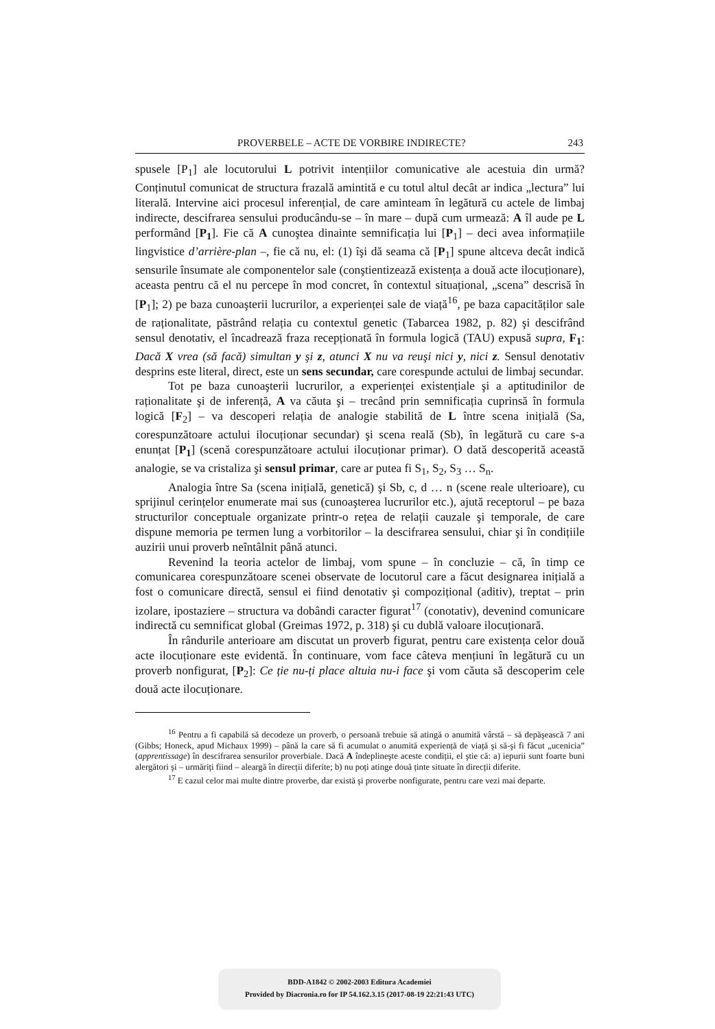PROVERBELE – ACTE DE VORBIRE INDIRECTE? 243
spusele [P<sub>1</sub>] ale locutorului L potrivit intențiilor comunicative ale acestuia din urmă? Conținutul comunicat de structura frazală amintită e cu totul altul decât ar indica „lectura” lui literală. Intervine aici procesul inferențial, de care aminteam în legătură cu actele de limbaj indirecte, descifrarea sensului producându-se – în mare – după cum urmează: A îl aude pe L performând [P<sub>1</sub>]. Fie că A cunoştea dinainte semnificația lui [P<sub>1</sub>] – deci avea informațiile lingvistice d’arrière-plan –, fie că nu, el: (1) îşi dă seama că [P<sub>1</sub>] spune altceva decât indică sensurile însumate ale componentelor sale (conştientizează existența a două acte ilocuționare), aceasta pentru că el nu percepe în mod concret, în contextul situațional, „scena” descrisă în [P<sub>1</sub>]; 2) pe baza cunoaşterii lucrurilor, a experienței sale de viață<sup>16</sup>, pe baza capacităților sale de raționalitate, păstrând relația cu contextul genetic (Tabarcea 1982, p. 82) şi descifrând sensul denotativ, el încadrează fraza recepționată în formula logică (TAU) expusă supra, F<sub>1</sub>: Dacă X vrea (să facă) simultan y şi z, atunci X nu va reuşi nici y, nici z. Sensul denotativ desprins este literal, direct, este un sens secundar, care corespunde actului de limbaj secundar.
Tot pe baza cunoaşterii lucrurilor, a experienței existențiale şi a aptitudinilor de raționalitate şi de inferență, A va căuta şi – trecând prin semnificația cuprinsă în formula logică [F<sub>2</sub>] – va descoperi relația de analogie stabilită de L între scena inițială (Sa, corespunzătoare actului ilocuționar secundar) şi scena reală (Sb), în legătură cu care s-a enunțat [P<sub>1</sub>] (scenă corespunzătoare actului ilocuționar primar). O dată descoperită această analogie, se va cristaliza şi sensul primar, care ar putea fi S<sub>1</sub>, S<sub>2</sub>, S<sub>3</sub> … S<sub>n</sub>.
Analogia între Sa (scena inițială, genetică) şi Sb, c, d … n (scene reale ulterioare), cu sprijinul cerințelor enumerate mai sus (cunoaşterea lucrurilor etc.), ajută receptorul – pe baza structurilor conceptuale organizate printr-o rețea de relații cauzale şi temporale, de care dispune memoria pe termen lung a vorbitorilor – la descifrarea sensului, chiar şi în condițiile auzirii unui proverb neîntâlnit până atunci.
Revenind la teoria actelor de limbaj, vom spune – în concluzie – că, în timp ce comunicarea corespunzătoare scenei observate de locutorul care a făcut designarea inițială a fost o comunicare directă, sensul ei fiind denotativ şi compozițional (aditiv), treptat – prin izolare, ipostaziere – structura va dobândi caracter figurat<sup>17</sup> (conotativ), devenind comunicare indirectă cu semnificat global (Greimas 1972, p. 318) şi cu dublă valoare ilocuționară.
În rândurile anterioare am discutat un proverb figurat, pentru care existența celor două acte ilocuționare este evidentă. În continuare, vom face câteva mențiuni în legătură cu un proverb nonfigurat, [P<sub>2</sub>]: Ce ție nu-ți place altuia nu-i face şi vom căuta să descoperim cele două acte ilocuționare.
<sup>16</sup> Pentru a fi capabilă să decodeze un proverb, o persoană trebuie să atingă o anumită vârstă – să depăşească 7 ani (Gibbs; Honeck, apud Michaux 1999) – până la care să fi acumulat o anumită experiență de viață şi să-şi fi făcut „ucenicia” (apprentissage) în descifrarea sensurilor proverbiale. Dacă A îndeplineşte aceste condiții, el ştie că: a) iepurii sunt foarte buni alergători şi – urmăriți fiind – aleargă în direcții diferite; b) nu poți atinge două ținte situate în direcții diferite.
<sup>17</sup> E cazul celor mai multe dintre proverbe, dar există şi proverbe nonfigurate, pentru care vezi mai departe.
BDD-A1842 © 2002-2003 Editura Academiei
Provided by Diacronia.ro for IP 54.162.3.15 (2017-08-19 22:21:43 UTC)